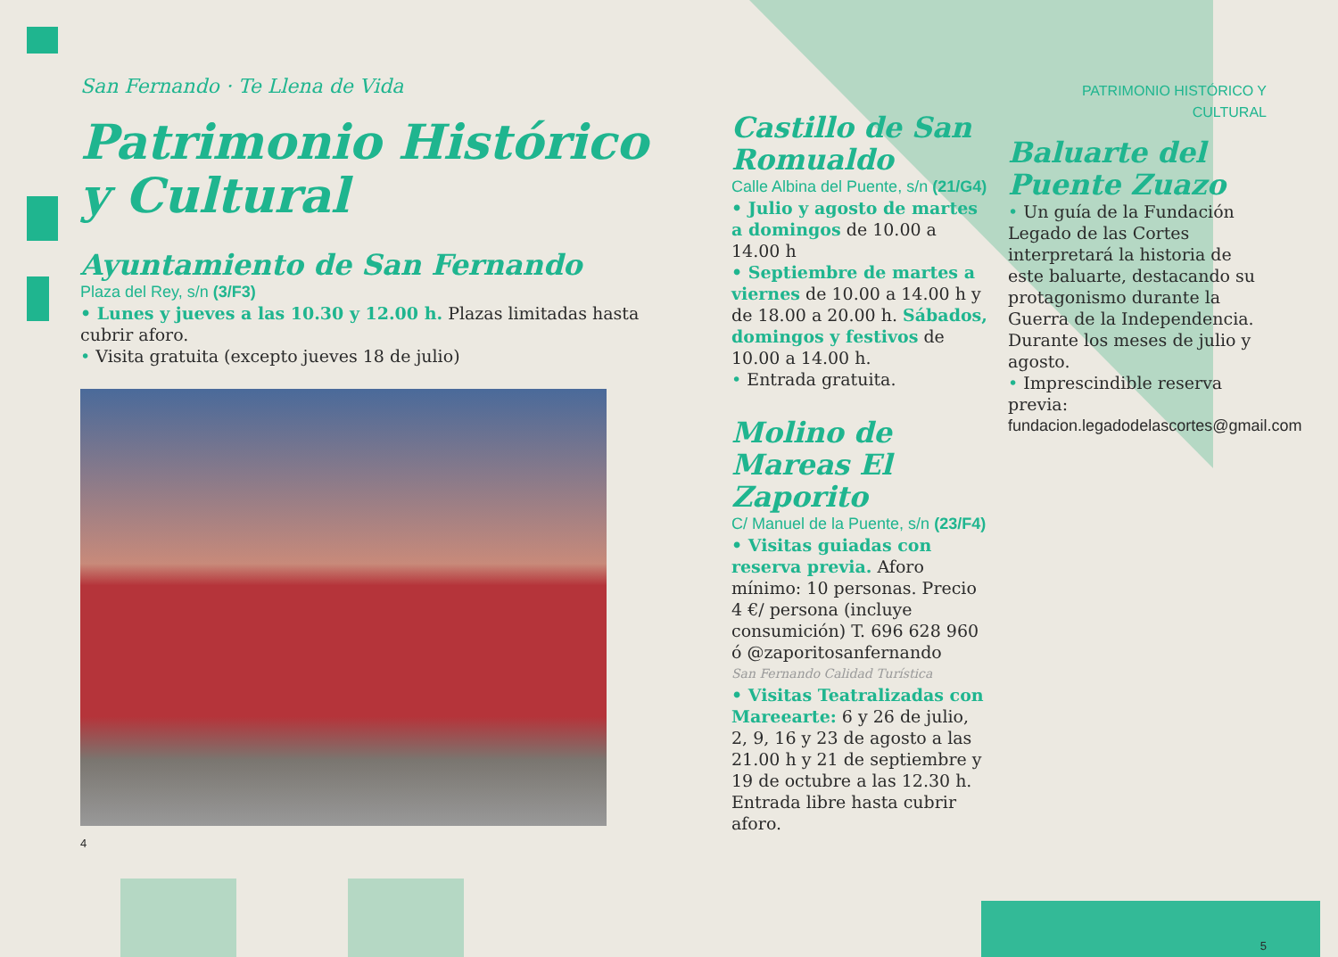San Fernando · Te Llena de Vida
Patrimonio Histórico y Cultural
Ayuntamiento de San Fernando
Plaza del Rey, s/n (3/F3)
• Lunes y jueves a las 10.30 y 12.00 h. Plazas limitadas hasta cubrir aforo.
• Visita gratuita (excepto jueves 18 de julio)
4
Castillo de San Romualdo
Calle Albina del Puente, s/n (21/G4)
• Julio y agosto de martes a domingos de 10.00 a 14.00 h
• Septiembre de martes a viernes de 10.00 a 14.00 h y de 18.00 a 20.00 h. Sábados, domingos y festivos de 10.00 a 14.00 h.
• Entrada gratuita.
Molino de Mareas El Zaporito
C/ Manuel de la Puente, s/n (23/F4)
• Visitas guiadas con reserva previa. Aforo mínimo: 10 personas. Precio 4 €/ persona (incluye consumición) T. 696 628 960 ó @zaporitosanfernando
San Fernando Calidad Turística
• Visitas Teatralizadas con Mareearte: 6 y 26 de julio, 2, 9, 16 y 23 de agosto a las 21.00 h y 21 de septiembre y 19 de octubre a las 12.30 h. Entrada libre hasta cubrir aforo.
PATRIMONIO HISTÓRICO Y CULTURAL
Baluarte del Puente Zuazo
• Un guía de la Fundación Legado de las Cortes interpretará la historia de este baluarte, destacando su protagonismo durante la Guerra de la Independencia. Durante los meses de julio y agosto.
• Imprescindible reserva previa:
fundacion.legadodelascortes@gmail.com
5